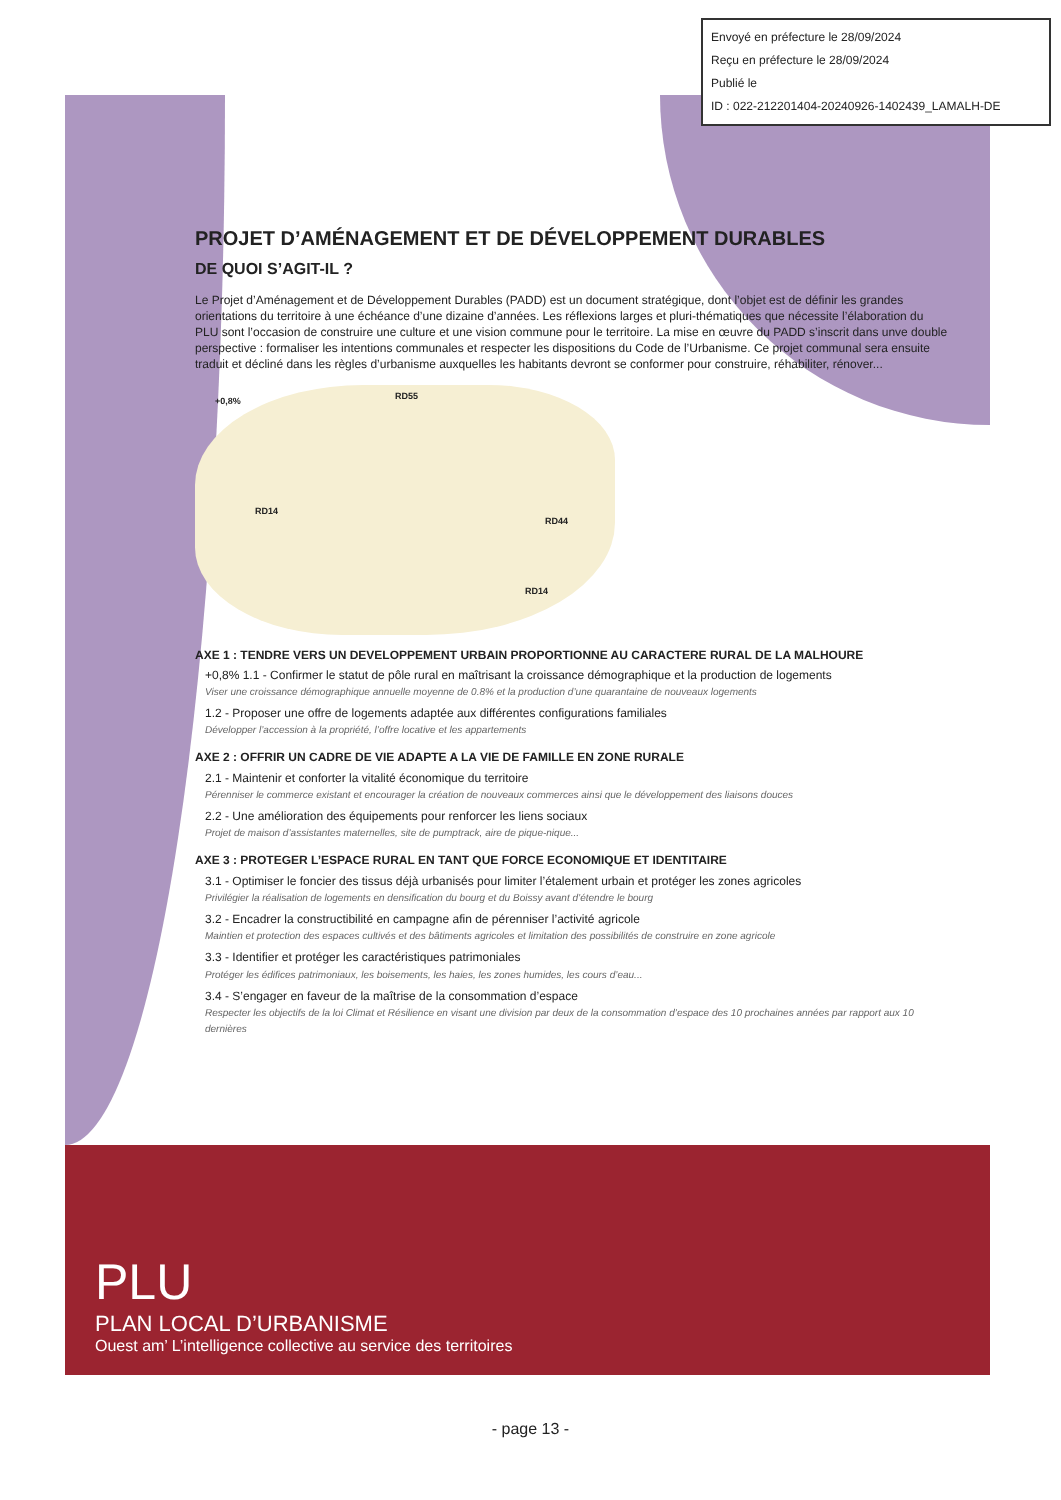Envoyé en préfecture le 28/09/2024
Reçu en préfecture le 28/09/2024
Publié le
ID : 022-212201404-20240926-1402439_LAMALH-DE
PROJET D’AMÉNAGEMENT ET DE DÉVELOPPEMENT DURABLES
DE QUOI S’AGIT-IL ?
Le Projet d’Aménagement et de Développement Durables (PADD) est un document stratégique, dont l’objet est de définir les grandes orientations du territoire à une échéance d’une dizaine d’années. Les réflexions larges et pluri-thématiques que nécessite l’élaboration du PLU sont l’occasion de construire une culture et une vision commune pour le territoire. La mise en œuvre du PADD s’inscrit dans unve double perspective : formaliser les intentions communales et respecter les dispositions du Code de l’Urbanisme. Ce projet communal sera ensuite traduit et décliné dans les règles d’urbanisme auxquelles les habitants devront se conformer pour construire, réhabiliter, rénover...
+0,8% RD55
RD14
RD44
RD14
AXE 1 : TENDRE VERS UN DEVELOPPEMENT URBAIN PROPORTIONNE AU CARACTERE RURAL DE LA MALHOURE
+0,8% 1.1 - Confirmer le statut de pôle rural en maîtrisant la croissance démographique et la production de logements
Viser une croissance démographique annuelle moyenne de 0.8% et la production d’une quarantaine de nouveaux logements
1.2 - Proposer une offre de logements adaptée aux différentes configurations familiales
Développer l’accession à la propriété, l’offre locative et les appartements
AXE 2 : OFFRIR UN CADRE DE VIE ADAPTE A LA VIE DE FAMILLE EN ZONE RURALE
2.1 - Maintenir et conforter la vitalité économique du territoire
Pérenniser le commerce existant et encourager la création de nouveaux commerces ainsi que le développement des liaisons douces
2.2 - Une amélioration des équipements pour renforcer les liens sociaux
Projet de maison d’assistantes maternelles, site de pumptrack, aire de pique-nique...
AXE 3 : PROTEGER L’ESPACE RURAL EN TANT QUE FORCE ECONOMIQUE ET IDENTITAIRE
3.1 - Optimiser le foncier des tissus déjà urbanisés pour limiter l’étalement urbain et protéger les zones agricoles
Privilégier la réalisation de logements en densification du bourg et du Boissy avant d’étendre le bourg
3.2 - Encadrer la constructibilité en campagne afin de pérenniser l’activité agricole
Maintien et protection des espaces cultivés et des bâtiments agricoles et limitation des possibilités de construire en zone agricole
3.3 - Identifier et protéger les caractéristiques patrimoniales
Protéger les édifices patrimoniaux, les boisements, les haies, les zones humides, les cours d’eau...
3.4 - S’engager en faveur de la maîtrise de la consommation d’espace
Respecter les objectifs de la loi Climat et Résilience en visant une division par deux de la consommation d’espace des 10 prochaines années par rapport aux 10 dernières
PLU
PLAN LOCAL D’URBANISME
Ouest am’ L’intelligence collective au service des territoires
- page 13 -